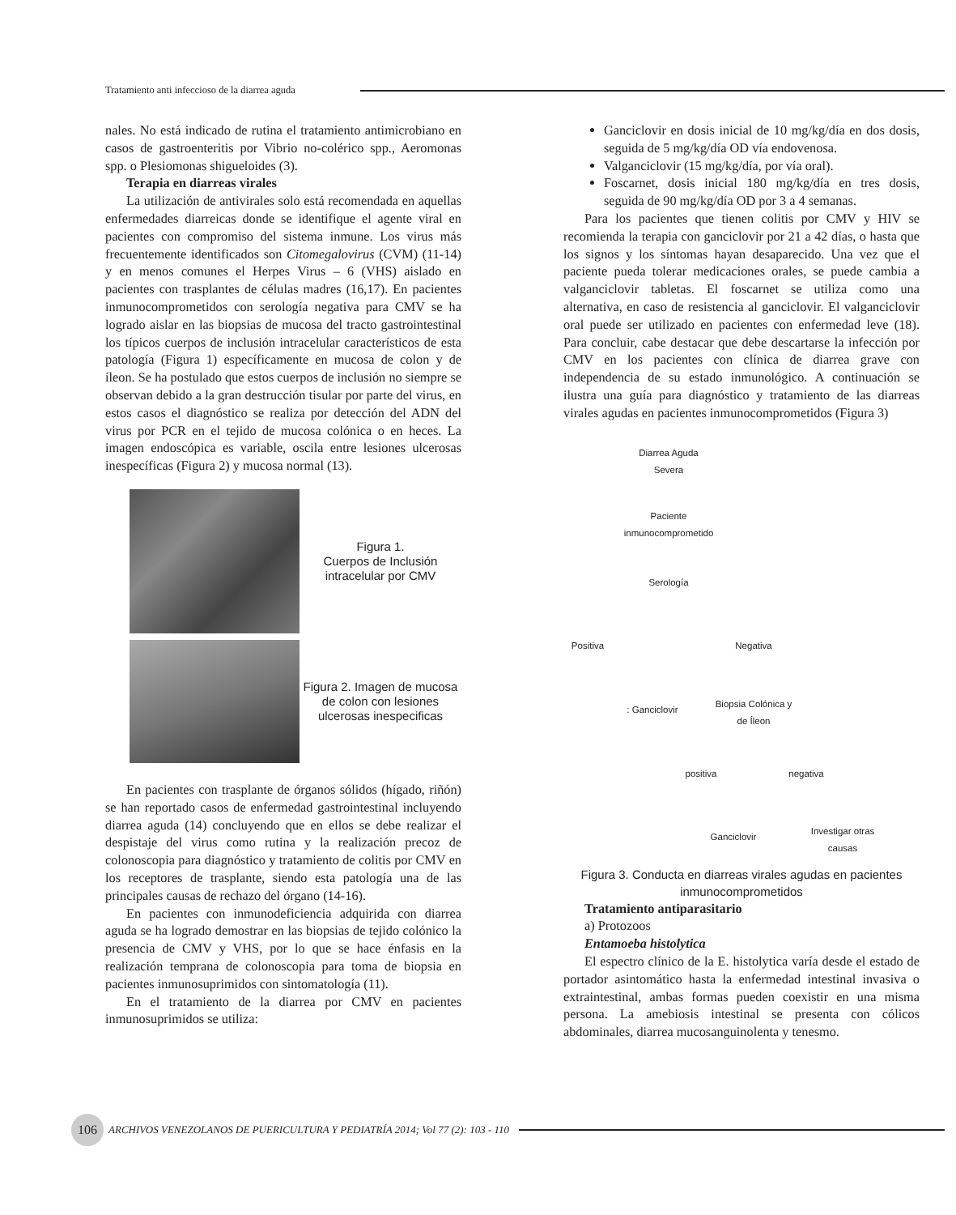Tratamiento anti infeccioso de la diarrea aguda
nales. No está indicado de rutina el tratamiento antimicrobiano en casos de gastroenteritis por Vibrio no-colérico spp., Aeromonas spp. o Plesiomonas shigueloides (3).
Terapia en diarreas virales
La utilización de antivirales solo está recomendada en aquellas enfermedades diarreicas donde se identifique el agente viral en pacientes con compromiso del sistema inmune. Los virus más frecuentemente identificados son Citomegalovirus (CVM) (11-14) y en menos comunes el Herpes Virus – 6 (VHS) aislado en pacientes con trasplantes de células madres (16,17). En pacientes inmunocomprometidos con serología negativa para CMV se ha logrado aislar en las biopsias de mucosa del tracto gastrointestinal los típicos cuerpos de inclusión intracelular característicos de esta patología (Figura 1) específicamente en mucosa de colon y de íleon. Se ha postulado que estos cuerpos de inclusión no siempre se observan debido a la gran destrucción tisular por parte del virus, en estos casos el diagnóstico se realiza por detección del ADN del virus por PCR en el tejido de mucosa colónica o en heces. La imagen endoscópica es variable, oscila entre lesiones ulcerosas inespecíficas (Figura 2) y mucosa normal (13).
Figura 1.
Cuerpos de Inclusión intracelular por CMV
Figura 2. Imagen de mucosa de colon con lesiones ulcerosas inespecificas
En pacientes con trasplante de órganos sólidos (hígado, riñón) se han reportado casos de enfermedad gastrointestinal incluyendo diarrea aguda (14) concluyendo que en ellos se debe realizar el despistaje del virus como rutina y la realización precoz de colonoscopia para diagnóstico y tratamiento de colitis por CMV en los receptores de trasplante, siendo esta patología una de las principales causas de rechazo del órgano (14-16).
En pacientes con inmunodeficiencia adquirida con diarrea aguda se ha logrado demostrar en las biopsias de tejido colónico la presencia de CMV y VHS, por lo que se hace énfasis en la realización temprana de colonoscopia para toma de biopsia en pacientes inmunosuprimidos con sintomatología (11).
En el tratamiento de la diarrea por CMV en pacientes inmunosuprimidos se utiliza:
Ganciclovir en dosis inicial de 10 mg/kg/día en dos dosis, seguida de 5 mg/kg/día OD vía endovenosa.
Valganciclovir (15 mg/kg/día, por vía oral).
Foscarnet, dosis inicial 180 mg/kg/día en tres dosis, seguida de 90 mg/kg/día OD por 3 a 4 semanas.
Para los pacientes que tienen colitis por CMV y HIV se recomienda la terapia con ganciclovir por 21 a 42 días, o hasta que los signos y los síntomas hayan desaparecido. Una vez que el paciente pueda tolerar medicaciones orales, se puede cambia a valganciclovir tabletas. El foscarnet se utiliza como una alternativa, en caso de resistencia al ganciclovir. El valganciclovir oral puede ser utilizado en pacientes con enfermedad leve (18). Para concluir, cabe destacar que debe descartarse la infección por CMV en los pacientes con clínica de diarrea grave con independencia de su estado inmunológico. A continuación se ilustra una guía para diagnóstico y tratamiento de las diarreas virales agudas en pacientes inmunocomprometidos (Figura 3)
Diarrea Aguda
Severa
Paciente
inmunocomprometido
Serología
Positiva Negativa
: Ganciclovir
Biopsia Colónica y
de Íleon
positiva negativa
Ganciclovir
Investigar otras
causas
Figura 3. Conducta en diarreas virales agudas en pacientes inmunocomprometidos
Tratamiento antiparasitario
a) Protozoos
Entamoeba histolytica
El espectro clínico de la E. histolytica varía desde el estado de portador asintomático hasta la enfermedad intestinal invasiva o extraintestinal, ambas formas pueden coexistir en una misma persona. La amebiosis intestinal se presenta con cólicos abdominales, diarrea mucosanguinolenta y tenesmo.
106 ARCHIVOS VENEZOLANOS DE PUERICULTURA Y PEDIATRÍA 2014; Vol 77 (2): 103 - 110